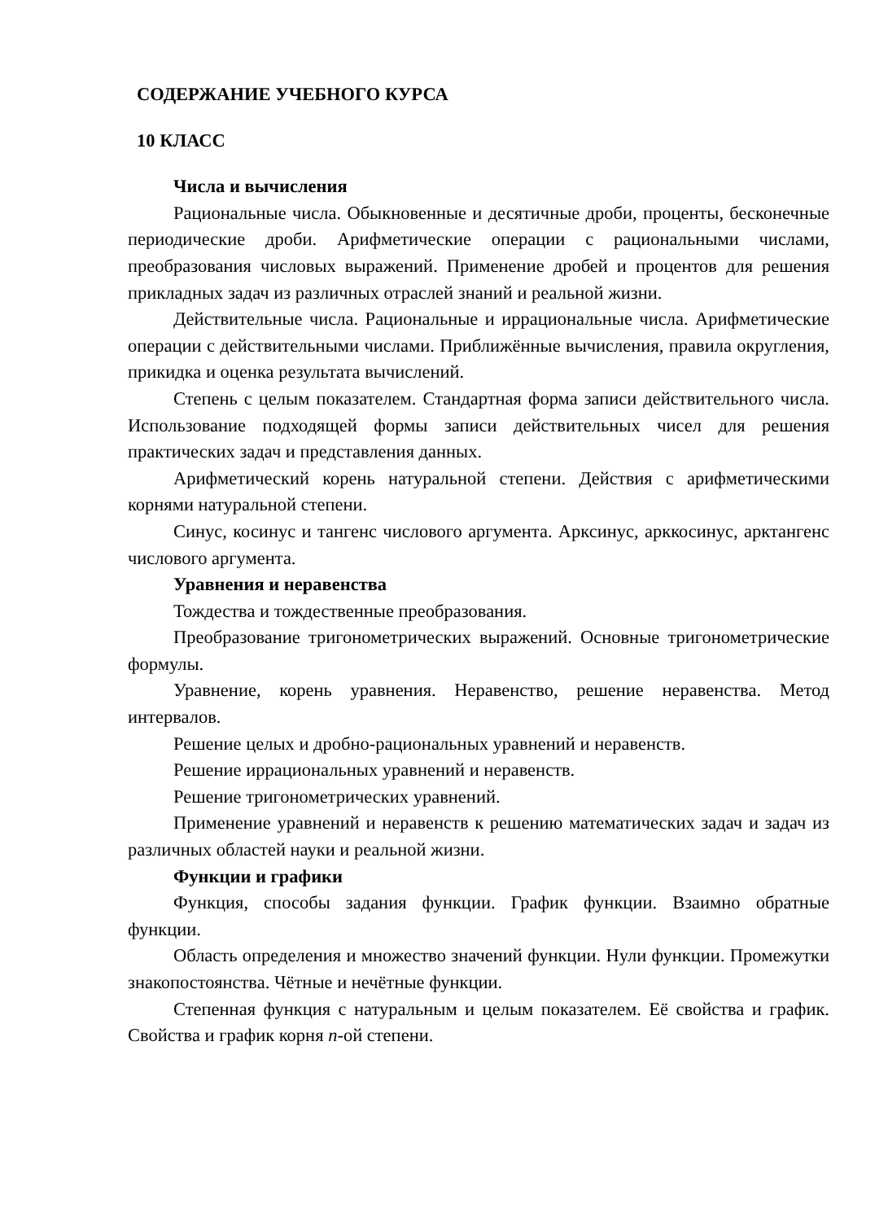СОДЕРЖАНИЕ УЧЕБНОГО КУРСА
10 КЛАСС
Числа и вычисления
Рациональные числа. Обыкновенные и десятичные дроби, проценты, бесконечные периодические дроби. Арифметические операции с рациональными числами, преобразования числовых выражений. Применение дробей и процентов для решения прикладных задач из различных отраслей знаний и реальной жизни.
Действительные числа. Рациональные и иррациональные числа. Арифметические операции с действительными числами. Приближённые вычисления, правила округления, прикидка и оценка результата вычислений.
Степень с целым показателем. Стандартная форма записи действительного числа. Использование подходящей формы записи действительных чисел для решения практических задач и представления данных.
Арифметический корень натуральной степени. Действия с арифметическими корнями натуральной степени.
Синус, косинус и тангенс числового аргумента. Арксинус, арккосинус, арктангенс числового аргумента.
Уравнения и неравенства
Тождества и тождественные преобразования.
Преобразование тригонометрических выражений. Основные тригонометрические формулы.
Уравнение, корень уравнения. Неравенство, решение неравенства. Метод интервалов.
Решение целых и дробно-рациональных уравнений и неравенств.
Решение иррациональных уравнений и неравенств.
Решение тригонометрических уравнений.
Применение уравнений и неравенств к решению математических задач и задач из различных областей науки и реальной жизни.
Функции и графики
Функция, способы задания функции. График функции. Взаимно обратные функции.
Область определения и множество значений функции. Нули функции. Промежутки знакопостоянства. Чётные и нечётные функции.
Степенная функция с натуральным и целым показателем. Её свойства и график. Свойства и график корня n-ой степени.